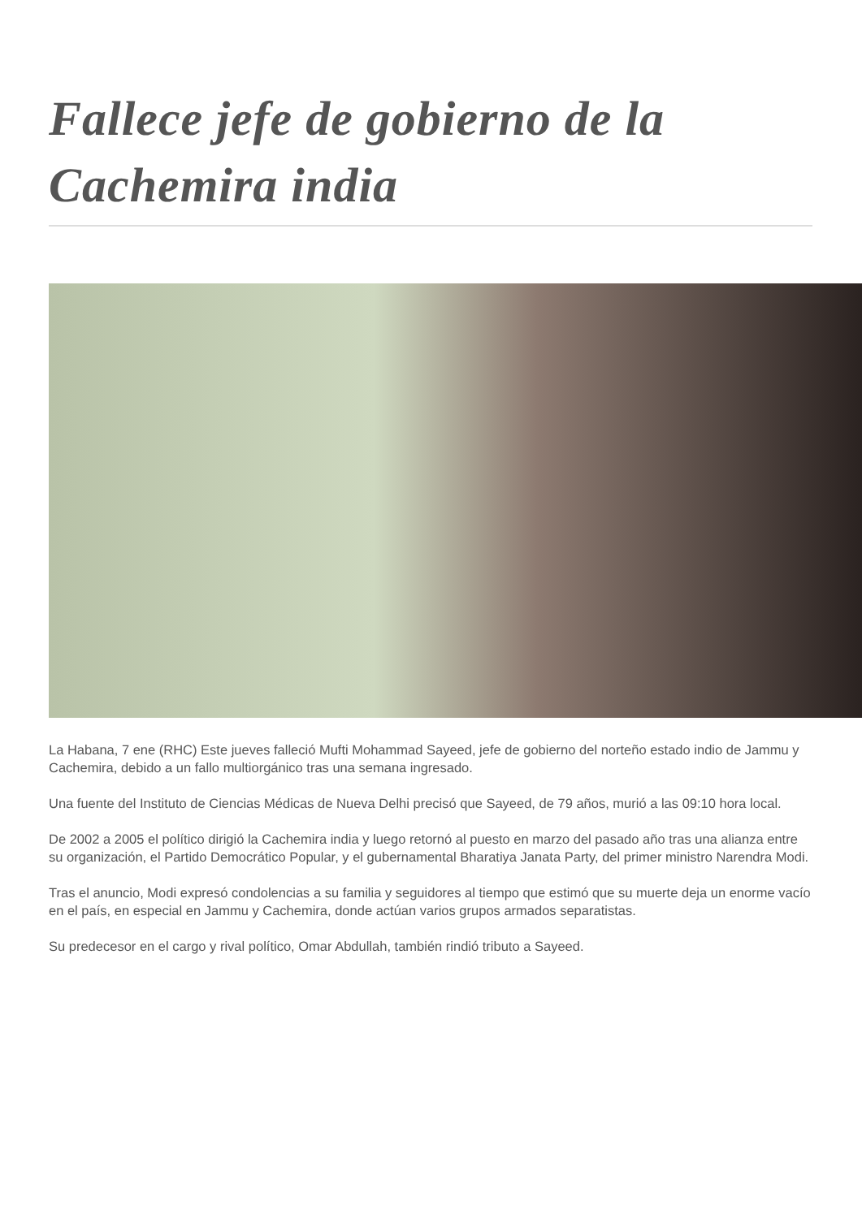Fallece jefe de gobierno de la Cachemira india
La Habana, 7 ene (RHC) Este jueves falleció Mufti Mohammad Sayeed, jefe de gobierno del norteño estado indio de Jammu y Cachemira, debido a un fallo multiorgánico tras una semana ingresado.
Una fuente del Instituto de Ciencias Médicas de Nueva Delhi precisó que Sayeed, de 79 años, murió a las 09:10 hora local.
De 2002 a 2005 el político dirigió la Cachemira india y luego retornó al puesto en marzo del pasado año tras una alianza entre su organización, el Partido Democrático Popular, y el gubernamental Bharatiya Janata Party, del primer ministro Narendra Modi.
Tras el anuncio, Modi expresó condolencias a su familia y seguidores al tiempo que estimó que su muerte deja un enorme vacío en el país, en especial en Jammu y Cachemira, donde actúan varios grupos armados separatistas.
Su predecesor en el cargo y rival político, Omar Abdullah, también rindió tributo a Sayeed.